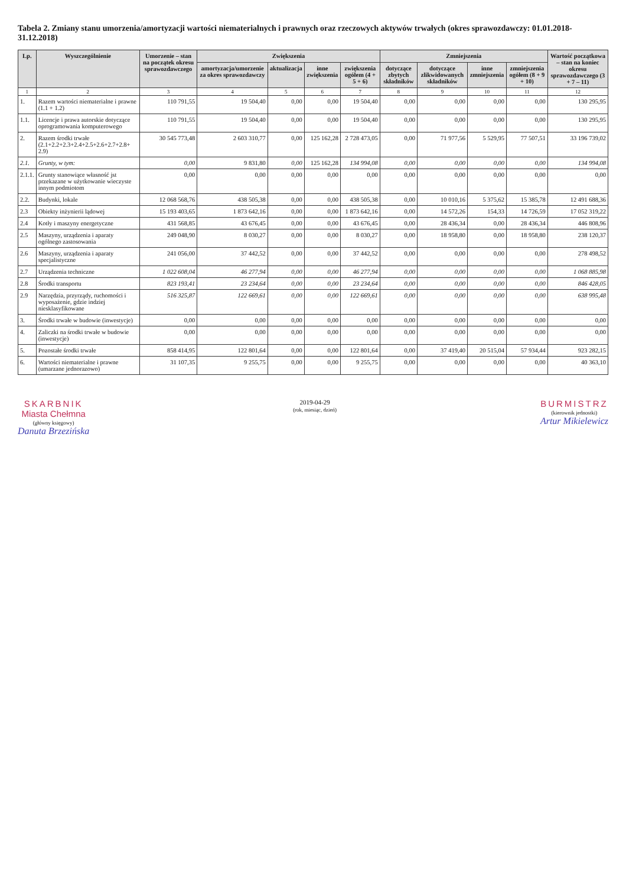Tabela 2. Zmiany stanu umorzenia/amortyzacji wartości niematerialnych i prawnych oraz rzeczowych aktywów trwałych (okres sprawozdawczy: 01.01.2018-31.12.2018)
| Lp. | Wyszczególnienie | Umorzenie – stan na początek okresu sprawozdawczego | Zwiększenia | | | | Zmniejszenia | | | | Wartość początkowa – stan na koniec okresu sprawozdawczego (3 + 7 – 11) |
| --- | --- | --- | --- | --- | --- | --- | --- | --- | --- | --- | --- |
| | | | amortyzacja/umorzenie za okres sprawozdawczy | aktualizacja | inne zwiększenia | zwiększenia ogółem (4 + 5 + 6) | dotyczące zbytych składników | dotyczące zlikwidowanych składników | inne zmniejszenia | zmniejszenia ogółem (8 + 9 + 10) | |
| 1 | 2 | 3 | 4 | 5 | 6 | 7 | 8 | 9 | 10 | 11 | 12 |
| 1. | Razem wartości niematerialne i prawne (1.1 + 1.2) | 110 791,55 | 19 504,40 | 0,00 | 0,00 | 19 504,40 | 0,00 | 0,00 | 0,00 | 0,00 | 130 295,95 |
| 1.1. | Licencje i prawa autorskie dotyczące oprogramowania komputerowego | 110 791,55 | 19 504,40 | 0,00 | 0,00 | 19 504,40 | 0,00 | 0,00 | 0,00 | 0,00 | 130 295,95 |
| 2. | Razem środki trwałe (2.1+2.2+2.3+2.4+2.5+2.6+2.7+2.8+ 2.9) | 30 545 773,48 | 2 603 310,77 | 0,00 | 125 162,28 | 2 728 473,05 | 0,00 | 71 977,56 | 5 529,95 | 77 507,51 | 33 196 739,02 |
| 2.1. | Grunty, w tym: | 0,00 | 9 831,80 | 0,00 | 125 162,28 | 134 994,08 | 0,00 | 0,00 | 0,00 | 0,00 | 134 994,08 |
| 2.1.1. | Grunty stanowiące własność jst przekazane w użytkowanie wieczyste innym podmiotom | 0,00 | 0,00 | 0,00 | 0,00 | 0,00 | 0,00 | 0,00 | 0,00 | 0,00 | 0,00 |
| 2.2. | Budynki, lokale | 12 068 568,76 | 438 505,38 | 0,00 | 0,00 | 438 505,38 | 0,00 | 10 010,16 | 5 375,62 | 15 385,78 | 12 491 688,36 |
| 2.3 | Obiekty inżynierii lądowej | 15 193 403,65 | 1 873 642,16 | 0,00 | 0,00 | 1 873 642,16 | 0,00 | 14 572,26 | 154,33 | 14 726,59 | 17 052 319,22 |
| 2.4 | Kotły i maszyny energetyczne | 431 568,85 | 43 676,45 | 0,00 | 0,00 | 43 676,45 | 0,00 | 28 436,34 | 0,00 | 28 436,34 | 446 808,96 |
| 2.5 | Maszyny, urządzenia i aparaty ogólnego zastosowania | 249 048,90 | 8 030,27 | 0,00 | 0,00 | 8 030,27 | 0,00 | 18 958,80 | 0,00 | 18 958,80 | 238 120,37 |
| 2.6 | Maszyny, urządzenia i aparaty specjalistyczne | 241 056,00 | 37 442,52 | 0,00 | 0,00 | 37 442,52 | 0,00 | 0,00 | 0,00 | 0,00 | 278 498,52 |
| 2.7 | Urządzenia techniczne | 1 022 608,04 | 46 277,94 | 0,00 | 0,00 | 46 277,94 | 0,00 | 0,00 | 0,00 | 0,00 | 1 068 885,98 |
| 2.8 | Środki transportu | 823 193,41 | 23 234,64 | 0,00 | 0,00 | 23 234,64 | 0,00 | 0,00 | 0,00 | 0,00 | 846 428,05 |
| 2.9 | Narzędzia, przyrządy, ruchomości i wyposażenie, gdzie indziej niesklasyfikowane | 516 325,87 | 122 669,61 | 0,00 | 0,00 | 122 669,61 | 0,00 | 0,00 | 0,00 | 0,00 | 638 995,48 |
| 3. | Środki trwałe w budowie (inwestycje) | 0,00 | 0,00 | 0,00 | 0,00 | 0,00 | 0,00 | 0,00 | 0,00 | 0,00 | 0,00 |
| 4. | Zaliczki na środki trwałe w budowie (inwestycje) | 0,00 | 0,00 | 0,00 | 0,00 | 0,00 | 0,00 | 0,00 | 0,00 | 0,00 | 0,00 |
| 5. | Pozostałe środki trwałe | 858 414,95 | 122 801,64 | 0,00 | 0,00 | 122 801,64 | 0,00 | 37 419,40 | 20 515,04 | 57 934,44 | 923 282,15 |
| 6. | Wartości niematerialne i prawne (umarzane jednorazowo) | 31 107,35 | 9 255,75 | 0,00 | 0,00 | 9 255,75 | 0,00 | 0,00 | 0,00 | 0,00 | 40 363,10 |
SKARBNIK
Miasta Chełmna
(główny księgowy)
Danuta Brzezińska
2019-04-29
(rok, miesiąc, dzień)
BURMISTRZ
(kierownik jednostki)
Artur Mikielewicz